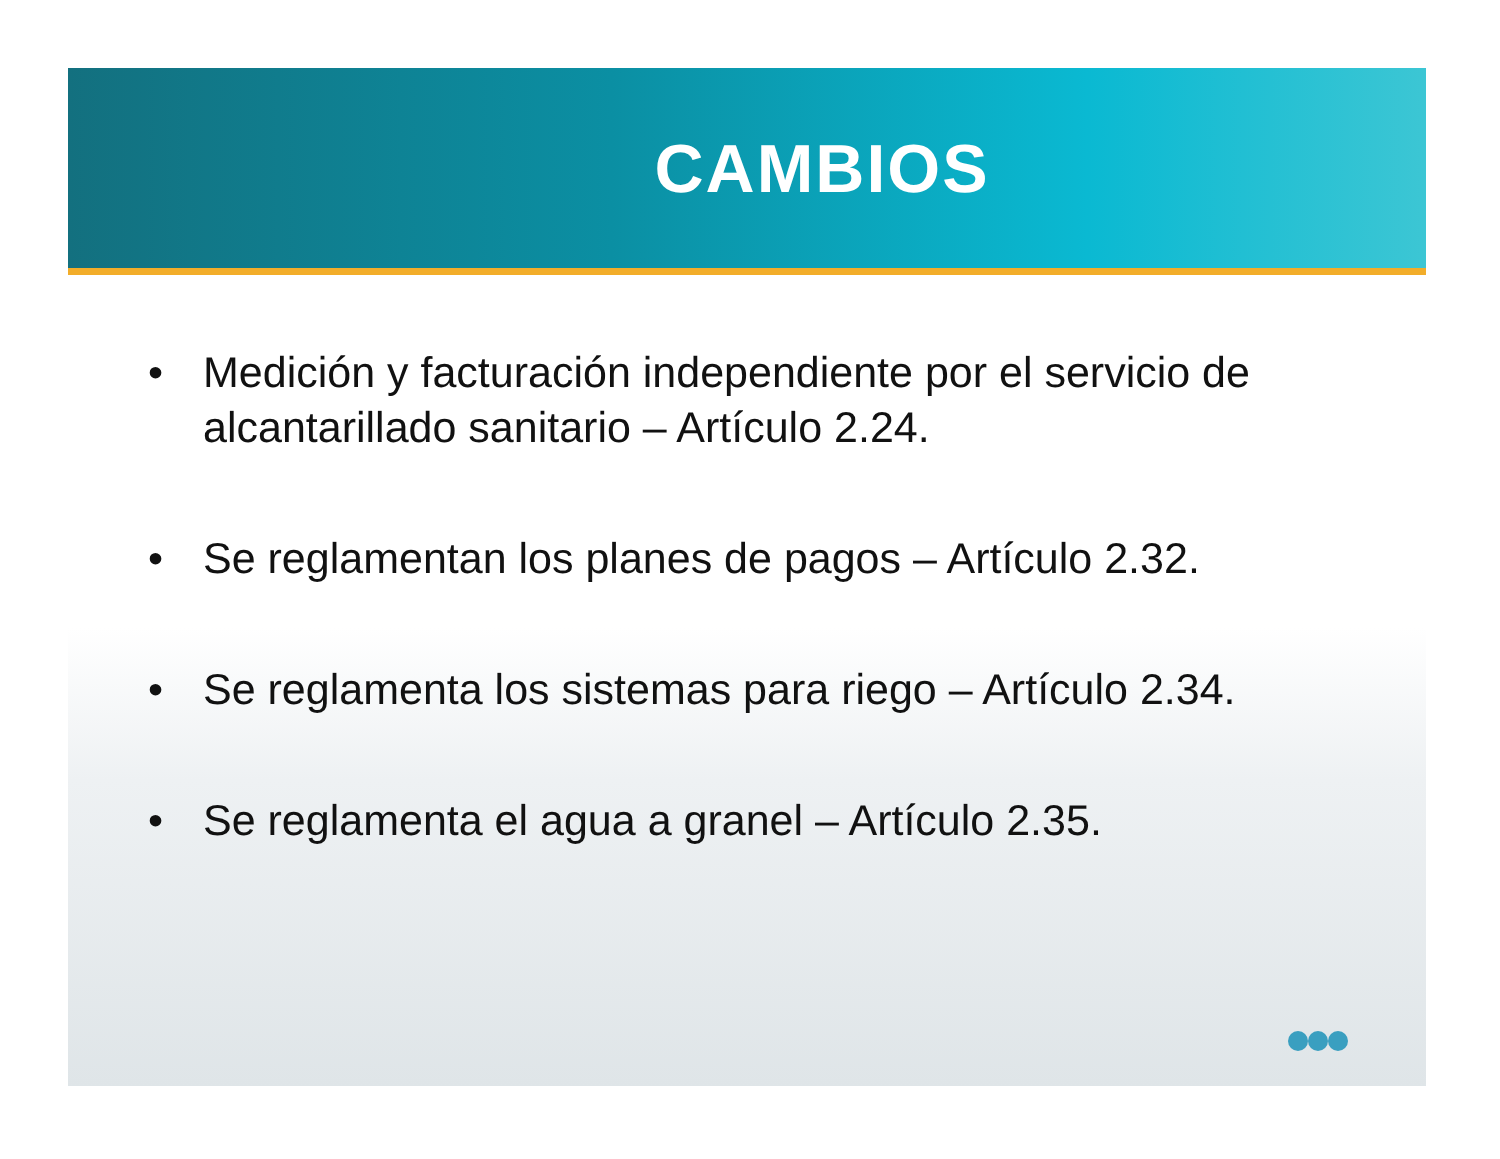CAMBIOS
• Medición y facturación independiente por el servicio de alcantarillado sanitario – Artículo 2.24.
• Se reglamentan los planes de pagos – Artículo 2.32.
• Se reglamenta los sistemas para riego – Artículo 2.34.
• Se reglamenta el agua a granel – Artículo 2.35.